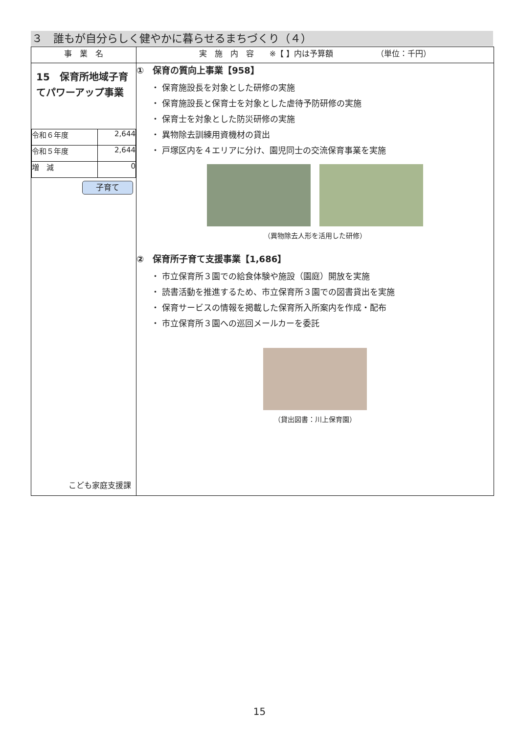３　誰もが自分らしく健やかに暮らせるまちづくり（４）
| 事 業 名 | 実 施 内 容 ※【 】内は予算額 （単位：千円） |
| --- | --- |
| 15 保育所地域子育てパワーアップ事業 / 令和６年度 / 2,644 / / 令和５年度 / 2,644 / / 増 減 / 0 / 子育て こども家庭支援課 | ① 保育の質向上事業【958】 ・ 保育施設長を対象とした研修の実施 ・ 保育施設長と保育士を対象とした虐待予防研修の実施 ・ 保育士を対象とした防災研修の実施 ・ 異物除去訓練用資機材の貸出 ・ 戸塚区内を４エリアに分け、園児同士の交流保育事業を実施 （異物除去人形を活用した研修） ② 保育所子育て支援事業【1,686】 ・ 市立保育所３園での給食体験や施設（園庭）開放を実施 ・ 読書活動を推進するため、市立保育所３園での図書貸出を実施 ・ 保育サービスの情報を掲載した保育所入所案内を作成・配布 ・ 市立保育所３園への巡回メールカーを委託 （貸出図書：川上保育園） |
15